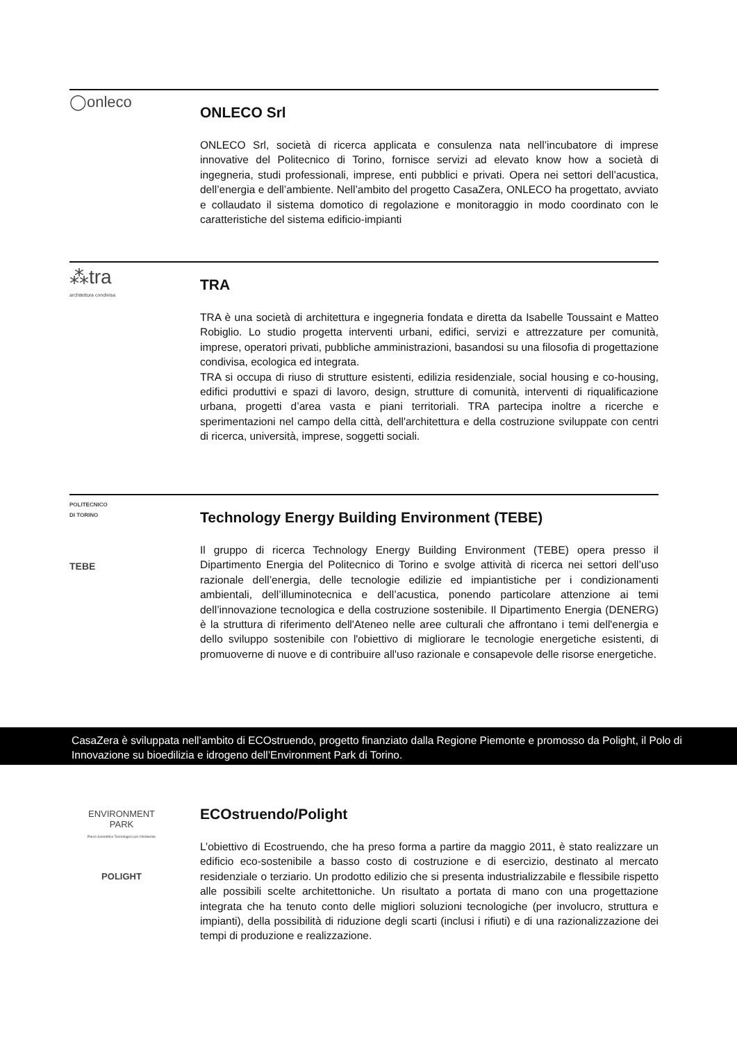◯onleco
ONLECO Srl
ONLECO Srl, società di ricerca applicata e consulenza nata nell’incubatore di imprese innovative del Politecnico di Torino, fornisce servizi ad elevato know how a società di ingegneria, studi professionali, imprese, enti pubblici e privati. Opera nei settori dell’acustica, dell’energia e dell’ambiente. Nell’ambito del progetto CasaZera, ONLECO ha progettato, avviato e collaudato il sistema domotico di regolazione e monitoraggio in modo coordinato con le caratteristiche del sistema edificio-impianti
⁂tra
architettura condivisa
TRA
TRA è una società di architettura e ingegneria fondata e diretta da Isabelle Toussaint e Matteo Robiglio. Lo studio progetta interventi urbani, edifici, servizi e attrezzature per comunità, imprese, operatori privati, pubbliche amministrazioni, basandosi su una filosofia di progettazione condivisa, ecologica ed integrata.
TRA si occupa di riuso di strutture esistenti, edilizia residenziale, social housing e co-housing, edifici produttivi e spazi di lavoro, design, strutture di comunità, interventi di riqualificazione urbana, progetti d’area vasta e piani territoriali. TRA partecipa inoltre a ricerche e sperimentazioni nel campo della città, dell'architettura e della costruzione sviluppate con centri di ricerca, università, imprese, soggetti sociali.
POLITECNICO
DI TORINO
TEBE
Technology Energy Building Environment (TEBE)
Il gruppo di ricerca Technology Energy Building Environment (TEBE) opera presso il Dipartimento Energia del Politecnico di Torino e svolge attività di ricerca nei settori dell’uso razionale dell’energia, delle tecnologie edilizie ed impiantistiche per i condizionamenti ambientali, dell’illuminotecnica e dell’acustica, ponendo particolare attenzione ai temi dell’innovazione tecnologica e della costruzione sostenibile. Il Dipartimento Energia (DENERG) è la struttura di riferimento dell'Ateneo nelle aree culturali che affrontano i temi dell'energia e dello sviluppo sostenibile con l'obiettivo di migliorare le tecnologie energetiche esistenti, di promuoverne di nuove e di contribuire all'uso razionale e consapevole delle risorse energetiche.
CasaZera è sviluppata nell’ambito di ECOstruendo, progetto finanziato dalla Regione Piemonte e promosso da Polight, il Polo di Innovazione su bioedilizia e idrogeno dell’Environment Park di Torino.
ENVIRONMENT
PARK
Parco Scientifico Tecnologico per l'Ambiente
POLIGHT
ECOstruendo/Polight
L’obiettivo di Ecostruendo, che ha preso forma a partire da maggio 2011, è stato realizzare un edificio eco-sostenibile a basso costo di costruzione e di esercizio, destinato al mercato residenziale o terziario. Un prodotto edilizio che si presenta industrializzabile e flessibile rispetto alle possibili scelte architettoniche. Un risultato a portata di mano con una progettazione integrata che ha tenuto conto delle migliori soluzioni tecnologiche (per involucro, struttura e impianti), della possibilità di riduzione degli scarti (inclusi i rifiuti) e di una razionalizzazione dei tempi di produzione e realizzazione.